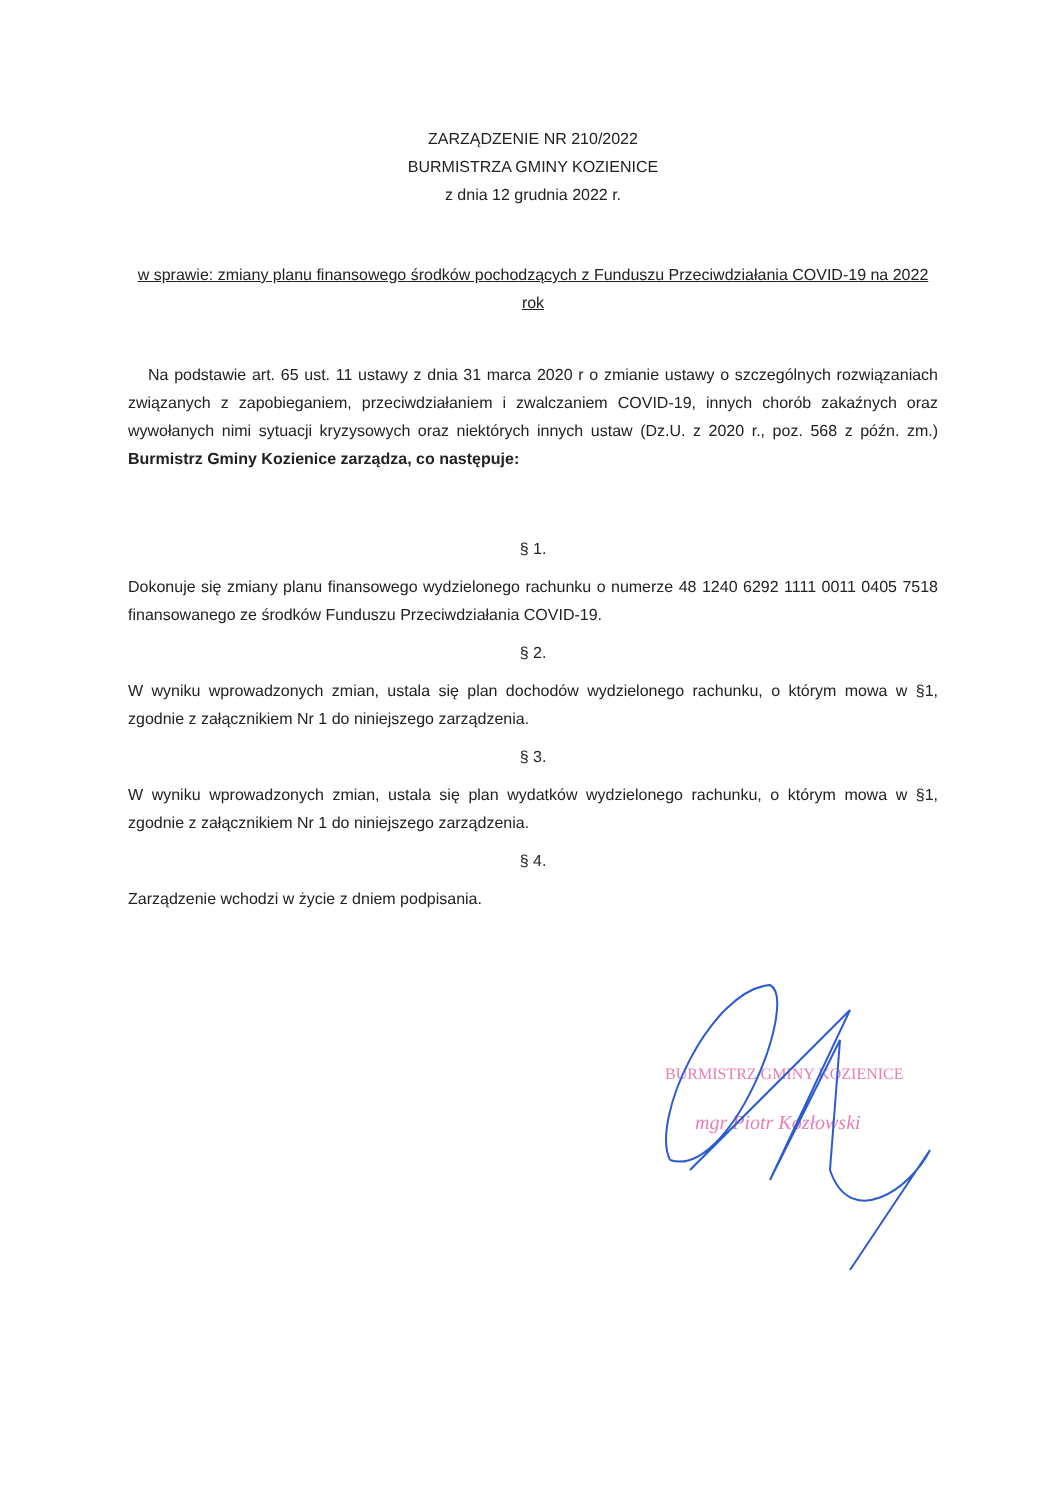ZARZĄDZENIE NR 210/2022
BURMISTRZA GMINY KOZIENICE
z dnia 12 grudnia 2022 r.
w sprawie: zmiany planu finansowego środków pochodzących z Funduszu Przeciwdziałania COVID-19 na 2022 rok
Na podstawie art. 65 ust. 11 ustawy z dnia 31 marca 2020 r o zmianie ustawy o szczególnych rozwiązaniach związanych z zapobieganiem, przeciwdziałaniem i zwalczaniem COVID-19, innych chorób zakaźnych oraz wywołanych nimi sytuacji kryzysowych oraz niektórych innych ustaw (Dz.U. z 2020 r., poz. 568 z późn. zm.) Burmistrz Gminy Kozienice zarządza, co następuje:
§ 1.
Dokonuje się zmiany planu finansowego wydzielonego rachunku o numerze 48 1240 6292 1111 0011 0405 7518 finansowanego ze środków Funduszu Przeciwdziałania COVID-19.
§ 2.
W wyniku wprowadzonych zmian, ustala się plan dochodów wydzielonego rachunku, o którym mowa w §1, zgodnie z załącznikiem Nr 1 do niniejszego zarządzenia.
§ 3.
W wyniku wprowadzonych zmian, ustala się plan wydatków wydzielonego rachunku, o którym mowa w §1, zgodnie z załącznikiem Nr 1 do niniejszego zarządzenia.
§ 4.
Zarządzenie wchodzi w życie z dniem podpisania.
BURMISTRZ GMINY KOZIENICE
mgr Piotr Kozłowski